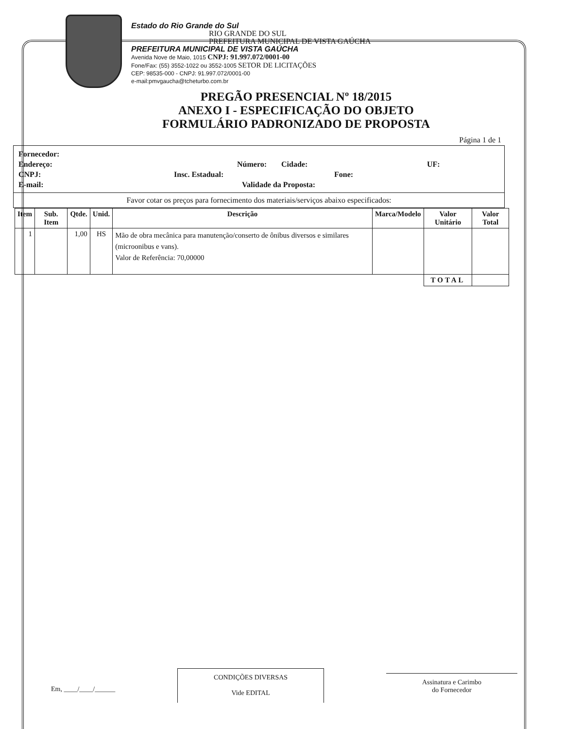Estado do Rio Grande do Sul
RIO GRANDE DO SUL
PREFEITURA MUNICIPAL DE VISTA GAÚCHA
PREFEITURA MUNICIPAL DE VISTA GAÚCHA
Avenida Nove de Maio, 1015 CNPJ: 91.997.072/0001-00
Fone/Fax: (55) 3552-1022 ou 3552-1005 SETOR DE LICITAÇÕES
CEP: 98535-000 - CNPJ: 91.997.072/0001-00
e-mail:pmvgaucha@tcheturbo.com.br
PREGÃO PRESENCIAL Nº 18/2015
ANEXO I - ESPECIFICAÇÃO DO OBJETO
FORMULÁRIO PADRONIZADO DE PROPOSTA
Página 1 de 1
Fornecedor:
Endereço: Número: Cidade: UF:
CNPJ: Insc. Estadual: Fone:
E-mail: Validade da Proposta:
Favor cotar os preços para fornecimento dos materiais/serviços abaixo especificados:
| Item | Sub. Item | Qtde. | Unid. | Descrição | Marca/Modelo | Valor Unitário | Valor Total |
| --- | --- | --- | --- | --- | --- | --- | --- |
| 1 | | 1,00 | HS | Mão de obra mecânica para manutenção/conserto de ônibus diversos e similares (microonibus e vans). Valor de Referência: 70,00000 | | | |
| | | | | | | TOTAL | |
Em, ____/____/______
CONDIÇÕES DIVERSAS
Vide EDITAL
Assinatura e Carimbo
do Fornecedor